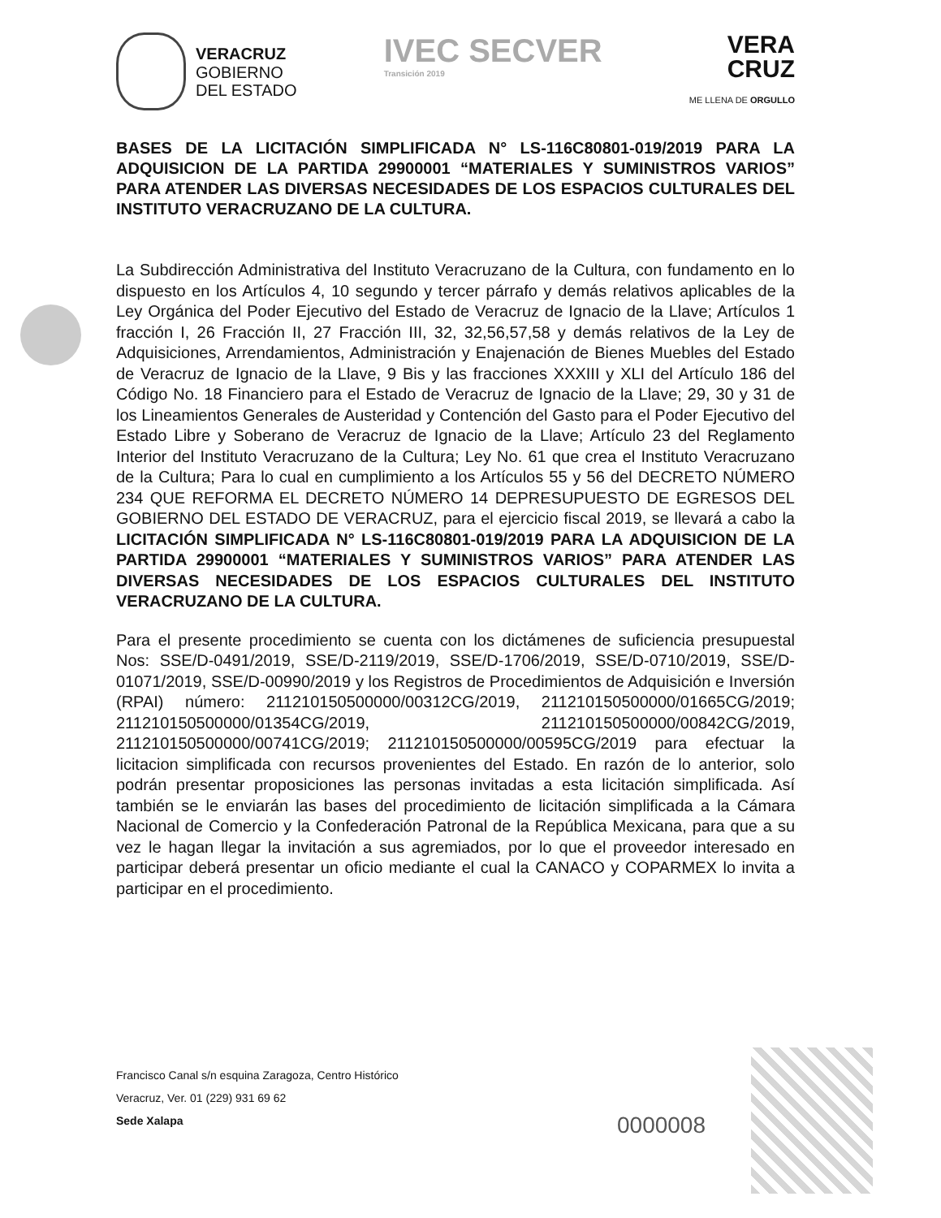VERACRUZ
GOBIERNO
DEL ESTADO
IVEC SECVER
Transición 2019
VERA
CRUZ
ME LLENA DE ORGULLO
BASES DE LA LICITACIÓN SIMPLIFICADA N° LS-116C80801-019/2019 PARA LA ADQUISICION DE LA PARTIDA 29900001 “MATERIALES Y SUMINISTROS VARIOS” PARA ATENDER LAS DIVERSAS NECESIDADES DE LOS ESPACIOS CULTURALES DEL INSTITUTO VERACRUZANO DE LA CULTURA.
La Subdirección Administrativa del Instituto Veracruzano de la Cultura, con fundamento en lo dispuesto en los Artículos 4, 10 segundo y tercer párrafo y demás relativos aplicables de la Ley Orgánica del Poder Ejecutivo del Estado de Veracruz de Ignacio de la Llave; Artículos 1 fracción I, 26 Fracción II, 27 Fracción III, 32, 32,56,57,58 y demás relativos de la Ley de Adquisiciones, Arrendamientos, Administración y Enajenación de Bienes Muebles del Estado de Veracruz de Ignacio de la Llave, 9 Bis y las fracciones XXXIII y XLI del Artículo 186 del Código No. 18 Financiero para el Estado de Veracruz de Ignacio de la Llave; 29, 30 y 31 de los Lineamientos Generales de Austeridad y Contención del Gasto para el Poder Ejecutivo del Estado Libre y Soberano de Veracruz de Ignacio de la Llave; Artículo 23 del Reglamento Interior del Instituto Veracruzano de la Cultura; Ley No. 61 que crea el Instituto Veracruzano de la Cultura; Para lo cual en cumplimiento a los Artículos 55 y 56 del DECRETO NÚMERO 234 QUE REFORMA EL DECRETO NÚMERO 14 DEPRESUPUESTO DE EGRESOS DEL GOBIERNO DEL ESTADO DE VERACRUZ, para el ejercicio fiscal 2019, se llevará a cabo la LICITACIÓN SIMPLIFICADA N° LS-116C80801-019/2019 PARA LA ADQUISICION DE LA PARTIDA 29900001 “MATERIALES Y SUMINISTROS VARIOS” PARA ATENDER LAS DIVERSAS NECESIDADES DE LOS ESPACIOS CULTURALES DEL INSTITUTO VERACRUZANO DE LA CULTURA.
Para el presente procedimiento se cuenta con los dictámenes de suficiencia presupuestal Nos: SSE/D-0491/2019, SSE/D-2119/2019, SSE/D-1706/2019, SSE/D-0710/2019, SSE/D-01071/2019, SSE/D-00990/2019 y los Registros de Procedimientos de Adquisición e Inversión (RPAI) número: 211210150500000/00312CG/2019, 211210150500000/01665CG/2019; 211210150500000/01354CG/2019, 211210150500000/00842CG/2019, 211210150500000/00741CG/2019; 211210150500000/00595CG/2019 para efectuar la licitacion simplificada con recursos provenientes del Estado. En razón de lo anterior, solo podrán presentar proposiciones las personas invitadas a esta licitación simplificada. Así también se le enviarán las bases del procedimiento de licitación simplificada a la Cámara Nacional de Comercio y la Confederación Patronal de la República Mexicana, para que a su vez le hagan llegar la invitación a sus agremiados, por lo que el proveedor interesado en participar deberá presentar un oficio mediante el cual la CANACO y COPARMEX lo invita a participar en el procedimiento.
Francisco Canal s/n esquina Zaragoza, Centro Histórico
Veracruz, Ver. 01 (229) 931 69 62
Sede Xalapa
0000008